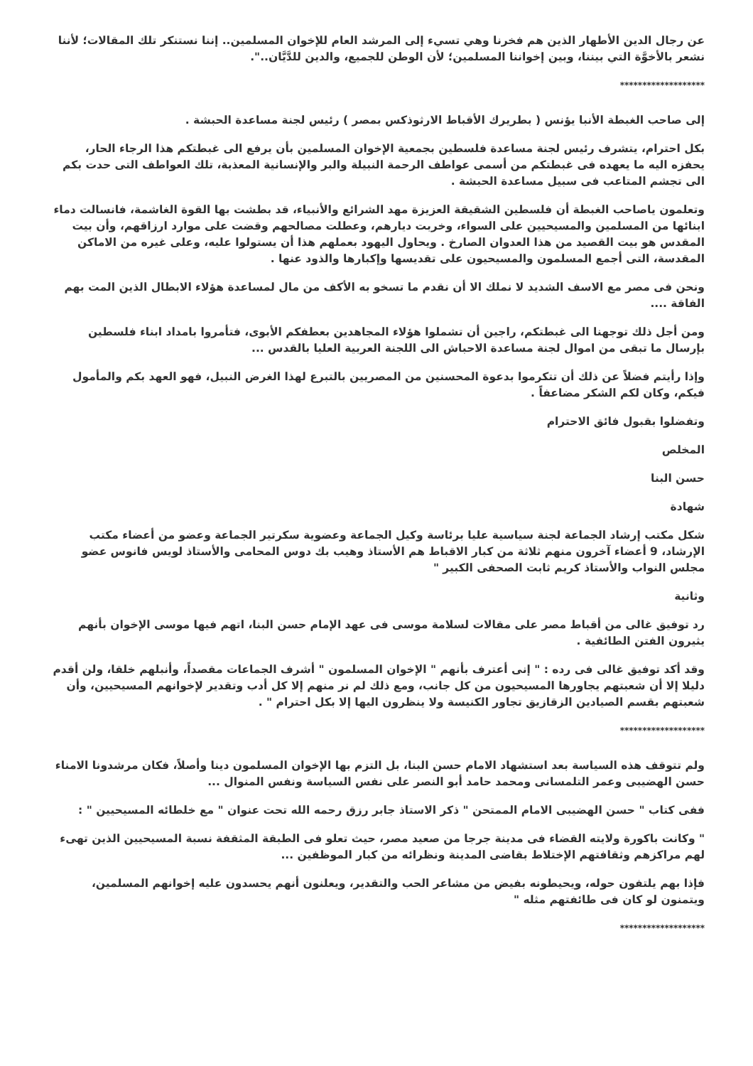عن رجال الدين الأطهار الذين هم فخرنا وهي تسيء إلى المرشد العام للإخوان المسلمين.. إننا نستنكر تلك المقالات؛ لأننا نشعر بالأخوَّة التي بيننا، وبين إخواننا المسلمين؛ لأن الوطن للجميع، والدين للدَّيَّان..".
*******************
إلى صاحب الغبطة الأنبا يؤنس ( بطريرك الأقباط الارثوذكس بمصر ) رئيس لجنة مساعدة الحبشة .
بكل احترام، يتشرف رئيس لجنة مساعدة فلسطين بجمعية الإخوان المسلمين بأن يرفع الى غبطتكم هذا الرجاء الحار، يحفزه اليه ما يعهده فى غبطتكم من أسمى عواطف الرحمة النبيلة والبر والإنسانية المعذبة، تلك العواطف التى حدت بكم الى تجشم المتاعب فى سبيل مساعدة الحبشة .
وتعلمون ياصاحب الغبطة أن فلسطين الشقيقة العزيزة مهد الشرائع والأنبياء، قد بطشت بها القوة الغاشمة، فانسالت دماء ابنائها من المسلمين والمسيحيين على السواء، وخربت ديارهم، وعطلت مصالحهم وقضت على موارد ارزاقهم، وأن بيت المقدس هو بيت القصيد من هذا العدوان الصارخ . ويحاول اليهود بعملهم هذا أن يستولوا عليه، وعلى غيره من الاماكن المقدسة، التى أجمع المسلمون والمسيحيون على تقديسها وإكبارها والذود عنها .
ونحن فى مصر مع الاسف الشديد لا نملك الا أن نقدم ما تسخو به الأكف من مال لمساعدة هؤلاء الابطال الذين المت بهم الفاقة ....
ومن أجل ذلك توجهنا الى غبطتكم، راجين أن تشملوا هؤلاء المجاهدين بعطفكم الأبوى، فتأمروا بامداد ابناء فلسطين بإرسال ما تبقى من اموال لجنة مساعدة الاحباش الى اللجنة العربية العليا بالقدس ...
وإذا رأيتم فضلاً عن ذلك أن تتكرموا بدعوة المحسنين من المصريين بالتبرع لهذا الغرض النبيل، فهو العهد بكم والمأمول فيكم، وكان لكم الشكر مضاعفاً .
وتفضلوا بقبول فائق الاحترام
المخلص
حسن البنا
شهادة
شكل مكتب إرشاد الجماعة لجنة سياسية عليا برئاسة وكيل الجماعة وعضوية سكرتير الجماعة وعضو من أعضاء مكتب الإرشاد، 9 أعضاء آخرون منهم ثلاثة من كبار الاقباط هم الأستاذ وهيب بك دوس المحامى والأستاذ لويس فانوس عضو مجلس النواب والأستاذ كريم ثابت الصحفى الكبير "
وثانية
رد توفيق غالى من أقباط مصر على مقالات لسلامة موسى فى عهد الإمام حسن البنا، اتهم فيها موسى الإخوان بأنهم يثيرون الفتن الطائفية .
وقد أكد توفيق غالى فى رده : " إنى أعترف بأنهم " الإخوان المسلمون " أشرف الجماعات مقصداً، وأنبلهم خلقا، ولن أقدم دليلا إلا أن شعبتهم يجاورها المسيحيون من كل جانب، ومع ذلك لم نر منهم إلا كل أدب وتقدير لإخوانهم المسيحيين، وأن شعبتهم بقسم الصيادين الزقازيق تجاور الكنيسة ولا ينظرون اليها إلا بكل احترام " .
*******************
ولم تتوقف هذه السياسة بعد استشهاد الامام حسن البنا، بل التزم بها الإخوان المسلمون دينا وأصلاً، فكان مرشدونا الامناء حسن الهضيبى وعمر التلمسانى ومحمد حامد أبو النصر على نفس السياسة ونفس المنوال ...
ففى كتاب " حسن الهضيبى الامام الممتحن " ذكر الاستاذ جابر رزق رحمه الله تحت عنوان " مع خلطائه المسيحيين " :
" وكانت باكورة ولايته القضاء فى مدينة جرجا من صعيد مصر، حيث تعلو فى الطبقة المثقفة نسبة المسيحيين الذين تهىء لهم مراكزهم وثقافتهم الإختلاط بقاضى المدينة ونظرائه من كبار الموظفين ...
فإذا بهم يلتفون حوله، ويحيطونه بفيض من مشاعر الحب والتقدير، ويعلنون أنهم يحسدون عليه إخوانهم المسلمين، ويتمنون لو كان فى طائفتهم مثله "
*******************